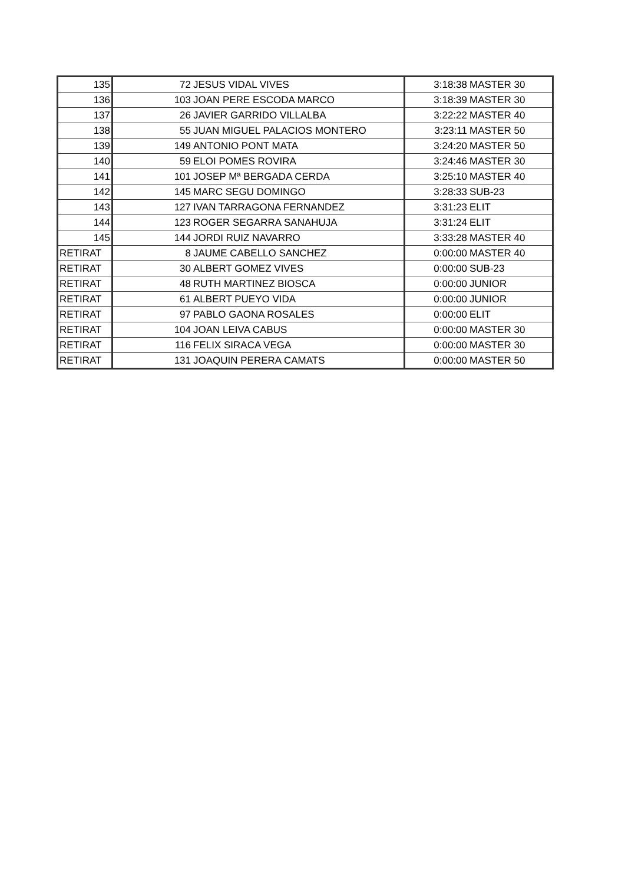| 135 | 72 | JESUS VIDAL VIVES | 3:18:38 | MASTER 30 |
| 136 | 103 | JOAN PERE ESCODA MARCO | 3:18:39 | MASTER 30 |
| 137 | 26 | JAVIER GARRIDO VILLALBA | 3:22:22 | MASTER 40 |
| 138 | 55 | JUAN MIGUEL PALACIOS MONTERO | 3:23:11 | MASTER 50 |
| 139 | 149 | ANTONIO PONT MATA | 3:24:20 | MASTER 50 |
| 140 | 59 | ELOI POMES ROVIRA | 3:24:46 | MASTER 30 |
| 141 | 101 | JOSEP Mª BERGADA CERDA | 3:25:10 | MASTER 40 |
| 142 | 145 | MARC SEGU DOMINGO | 3:28:33 | SUB-23 |
| 143 | 127 | IVAN TARRAGONA FERNANDEZ | 3:31:23 | ELIT |
| 144 | 123 | ROGER SEGARRA SANAHUJA | 3:31:24 | ELIT |
| 145 | 144 | JORDI RUIZ NAVARRO | 3:33:28 | MASTER 40 |
| RETIRAT | 8 | JAUME CABELLO SANCHEZ | 0:00:00 | MASTER 40 |
| RETIRAT | 30 | ALBERT GOMEZ VIVES | 0:00:00 | SUB-23 |
| RETIRAT | 48 | RUTH MARTINEZ BIOSCA | 0:00:00 | JUNIOR |
| RETIRAT | 61 | ALBERT PUEYO VIDA | 0:00:00 | JUNIOR |
| RETIRAT | 97 | PABLO GAONA ROSALES | 0:00:00 | ELIT |
| RETIRAT | 104 | JOAN LEIVA CABUS | 0:00:00 | MASTER 30 |
| RETIRAT | 116 | FELIX SIRACA VEGA | 0:00:00 | MASTER 30 |
| RETIRAT | 131 | JOAQUIN PERERA CAMATS | 0:00:00 | MASTER 50 |